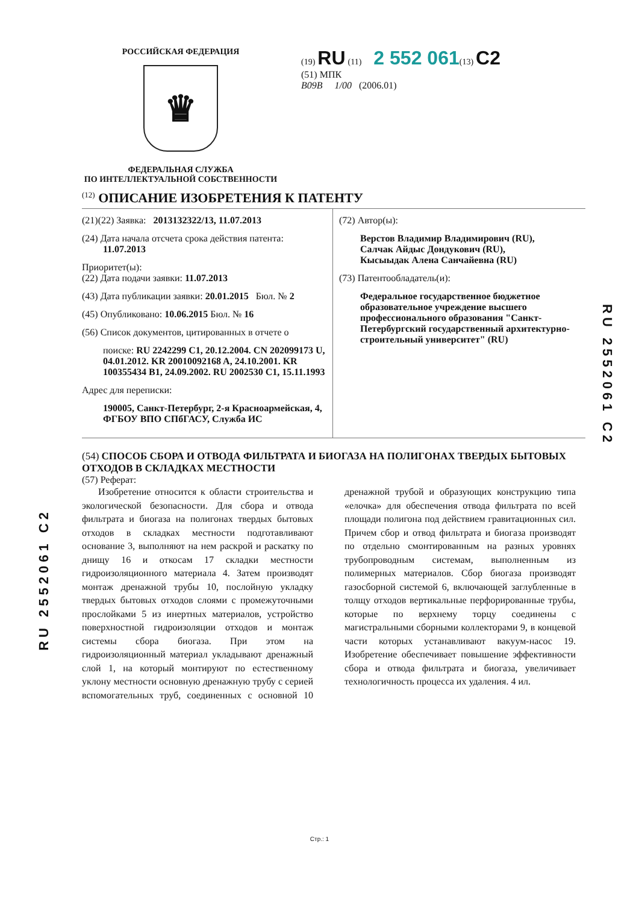РОССИЙСКАЯ ФЕДЕРАЦИЯ
♛
ФЕДЕРАЛЬНАЯ СЛУЖБА
ПО ИНТЕЛЛЕКТУАЛЬНОЙ СОБСТВЕННОСТИ
(19) RU (11) 2 552 061(13) C2
(51) МПК
B09B 1/00 (2006.01)
<sup>(12)</sup> ОПИСАНИЕ ИЗОБРЕТЕНИЯ К ПАТЕНТУ
(21)(22) Заявка: 2013132322/13, 11.07.2013
(24) Дата начала отсчета срока действия патента:
11.07.2013
Приоритет(ы):
(22) Дата подачи заявки: 11.07.2013
(43) Дата публикации заявки: 20.01.2015 Бюл. № 2
(45) Опубликовано: 10.06.2015 Бюл. № 16
(56) Список документов, цитированных в отчете о
поиске: RU 2242299 C1, 20.12.2004. CN 202099173 U, 04.01.2012. KR 20010092168 A, 24.10.2001. KR 100355434 B1, 24.09.2002. RU 2002530 C1, 15.11.1993
Адрес для переписки:
190005, Санкт-Петербург, 2-я Красноармейская, 4, ФГБОУ ВПО СПбГАСУ, Служба ИС
(72) Автор(ы):
Верстов Владимир Владимирович (RU),
Салчак Айдыс Дондукович (RU),
Кысыыдак Алена Санчайевна (RU)
(73) Патентообладатель(и):
Федеральное государственное бюджетное образовательное учреждение высшего профессионального образования "Санкт-Петербургский государственный архитектурно-строительный университет" (RU)
(54) СПОСОБ СБОРА И ОТВОДА ФИЛЬТРАТА И БИОГАЗА НА ПОЛИГОНАХ ТВЕРДЫХ БЫТОВЫХ ОТХОДОВ В СКЛАДКАХ МЕСТНОСТИ
(57) Реферат:
Изобретение относится к области строительства и экологической безопасности. Для сбора и отвода фильтрата и биогаза на полигонах твердых бытовых отходов в складках местности подготавливают основание 3, выполняют на нем раскрой и раскатку по днищу 16 и откосам 17 складки местности гидроизоляционного материала 4. Затем производят монтаж дренажной трубы 10, послойную укладку твердых бытовых отходов слоями с промежуточными прослойками 5 из инертных материалов, устройство поверхностной гидроизоляции отходов и монтаж системы сбора биогаза. При этом на гидроизоляционный материал укладывают дренажный слой 1, на который монтируют по естественному уклону местности основную дренажную трубу с серией вспомогательных труб, соединенных с основной 10 дренажной трубой и образующих конструкцию типа «елочка» для обеспечения отвода фильтрата по всей площади полигона под действием гравитационных сил. Причем сбор и отвод фильтрата и биогаза производят по отдельно смонтированным на разных уровнях трубопроводным системам, выполненным из полимерных материалов. Сбор биогаза производят газосборной системой 6, включающей заглубленные в толщу отходов вертикальные перфорированные трубы, которые по верхнему торцу соединены с магистральными сборными коллекторами 9, в концевой части которых устанавливают вакуум-насос 19. Изобретение обеспечивает повышение эффективности сбора и отвода фильтрата и биогаза, увеличивает технологичность процесса их удаления. 4 ил.
RU 2552061 C2
RU 2552061 C2
Стр.: 1